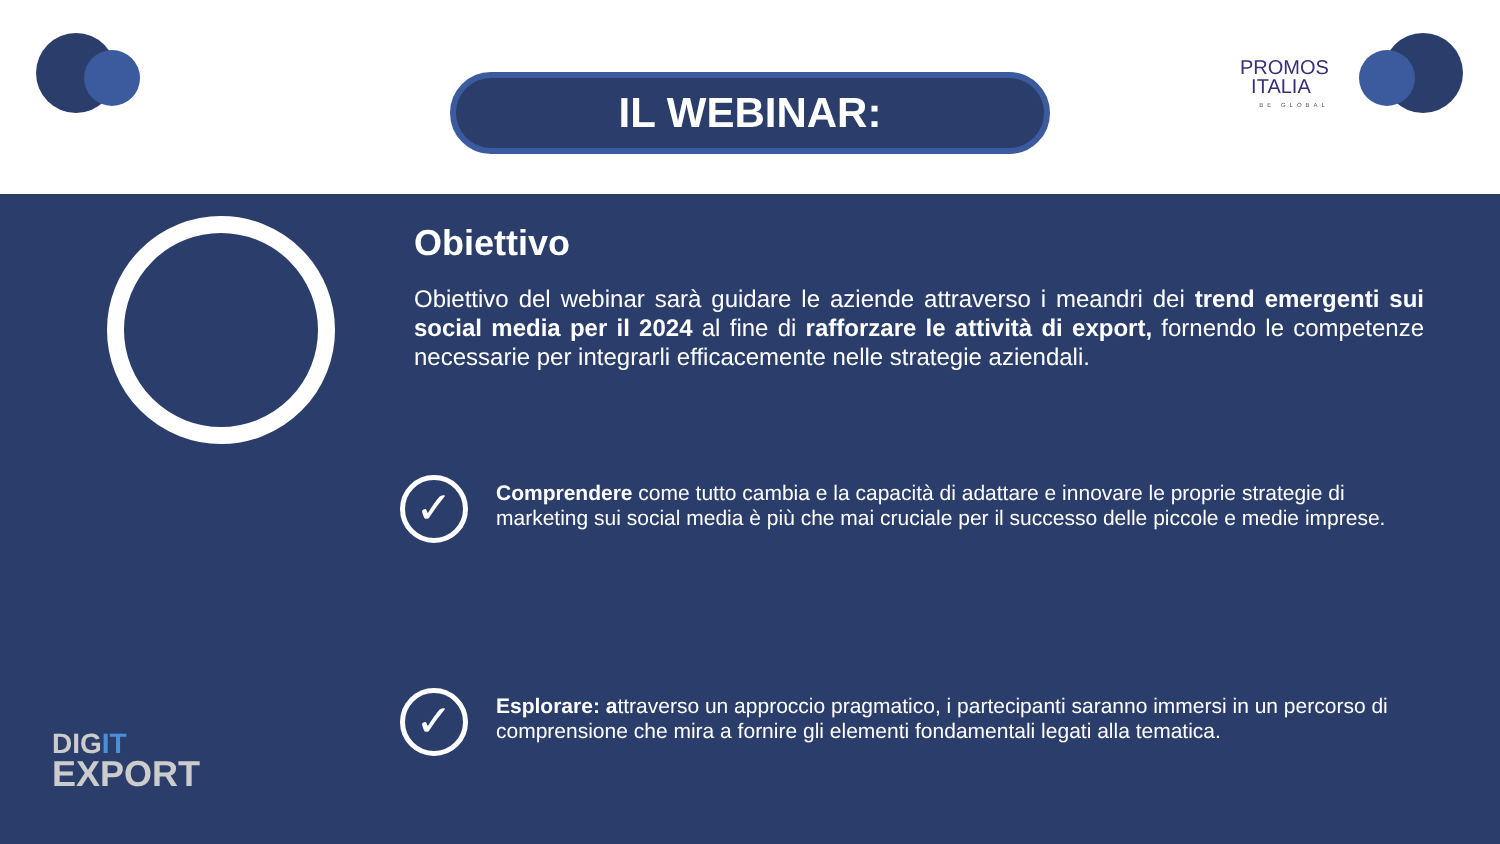IL WEBINAR:
PROMOS
ITALIA
BE GLOBAL
Obiettivo
Obiettivo del webinar sarà guidare le aziende attraverso i meandri dei trend emergenti sui social media per il 2024 al fine di rafforzare le attività di export, fornendo le competenze necessarie per integrarli efficacemente nelle strategie aziendali.
✓
Comprendere come tutto cambia e la capacità di adattare e innovare le proprie strategie di marketing sui social media è più che mai cruciale per il successo delle piccole e medie imprese.
✓
Esplorare: attraverso un approccio pragmatico, i partecipanti saranno immersi in un percorso di comprensione che mira a fornire gli elementi fondamentali legati alla tematica.
DIGIT
EXPORT